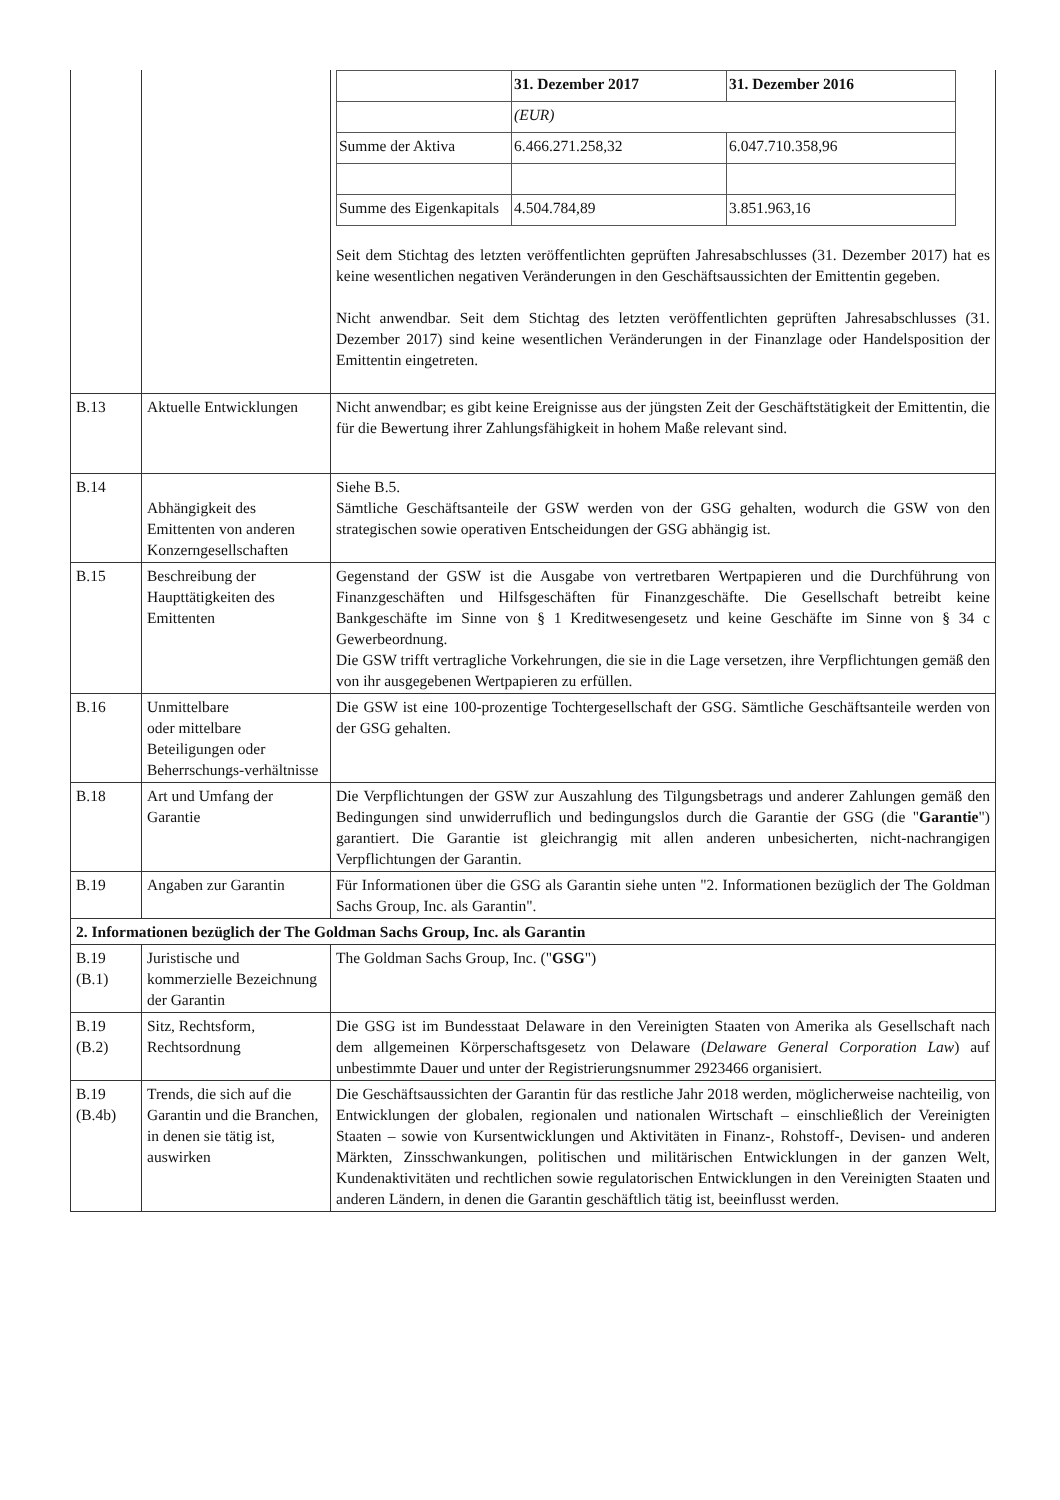| | | / / 31. Dezember 2017 / 31. Dezember 2016 / / / (EUR) / / / Summe der Aktiva / 6.466.271.258,32 / 6.047.710.358,96 / / Summe des Eigenkapitals / 4.504.784,89 / 3.851.963,16 / Seit dem Stichtag des letzten veröffentlichten geprüften Jahresabschlusses (31. Dezember 2017) hat es keine wesentlichen negativen Veränderungen in den Geschäftsaussichten der Emittentin gegeben. Nicht anwendbar. Seit dem Stichtag des letzten veröffentlichten geprüften Jahresabschlusses (31. Dezember 2017) sind keine wesentlichen Veränderungen in der Finanzlage oder Handelsposition der Emittentin eingetreten. |
| B.13 | Aktuelle Entwicklungen | Nicht anwendbar; es gibt keine Ereignisse aus der jüngsten Zeit der Geschäftstätigkeit der Emittentin, die für die Bewertung ihrer Zahlungsfähigkeit in hohem Maße relevant sind. |
| B.14 | Abhängigkeit des Emittenten von anderen Konzerngesellschaften | Siehe B.5. Sämtliche Geschäftsanteile der GSW werden von der GSG gehalten, wodurch die GSW von den strategischen sowie operativen Entscheidungen der GSG abhängig ist. |
| B.15 | Beschreibung der Haupttätigkeiten des Emittenten | Gegenstand der GSW ist die Ausgabe von vertretbaren Wertpapieren und die Durchführung von Finanzgeschäften und Hilfsgeschäften für Finanzgeschäfte. Die Gesellschaft betreibt keine Bankgeschäfte im Sinne von § 1 Kreditwesengesetz und keine Geschäfte im Sinne von § 34 c Gewerbeordnung. Die GSW trifft vertragliche Vorkehrungen, die sie in die Lage versetzen, ihre Verpflichtungen gemäß den von ihr ausgegebenen Wertpapieren zu erfüllen. |
| B.16 | Unmittelbare oder mittelbare Beteiligungen oder Beherrschungs-verhältnisse | Die GSW ist eine 100-prozentige Tochtergesellschaft der GSG. Sämtliche Geschäftsanteile werden von der GSG gehalten. |
| B.18 | Art und Umfang der Garantie | Die Verpflichtungen der GSW zur Auszahlung des Tilgungsbetrags und anderer Zahlungen gemäß den Bedingungen sind unwiderruflich und bedingungslos durch die Garantie der GSG (die " Garantie ") garantiert. Die Garantie ist gleichrangig mit allen anderen unbesicherten, nicht-nachrangigen Verpflichtungen der Garantin. |
| B.19 | Angaben zur Garantin | Für Informationen über die GSG als Garantin siehe unten "2. Informationen bezüglich der The Goldman Sachs Group, Inc. als Garantin". |
| 2. Informationen bezüglich der The Goldman Sachs Group, Inc. als Garantin | | |
| B.19 (B.1) | Juristische und kommerzielle Bezeichnung der Garantin | The Goldman Sachs Group, Inc. (" GSG ") |
| B.19 (B.2) | Sitz, Rechtsform, Rechtsordnung | Die GSG ist im Bundesstaat Delaware in den Vereinigten Staaten von Amerika als Gesellschaft nach dem allgemeinen Körperschaftsgesetz von Delaware ( Delaware General Corporation Law ) auf unbestimmte Dauer und unter der Registrierungsnummer 2923466 organisiert. |
| B.19 (B.4b) | Trends, die sich auf die Garantin und die Branchen, in denen sie tätig ist, auswirken | Die Geschäftsaussichten der Garantin für das restliche Jahr 2018 werden, möglicherweise nachteilig, von Entwicklungen der globalen, regionalen und nationalen Wirtschaft – einschließlich der Vereinigten Staaten – sowie von Kursentwicklungen und Aktivitäten in Finanz-, Rohstoff-, Devisen- und anderen Märkten, Zinsschwankungen, politischen und militärischen Entwicklungen in der ganzen Welt, Kundenaktivitäten und rechtlichen sowie regulatorischen Entwicklungen in den Vereinigten Staaten und anderen Ländern, in denen die Garantin geschäftlich tätig ist, beeinflusst werden. |